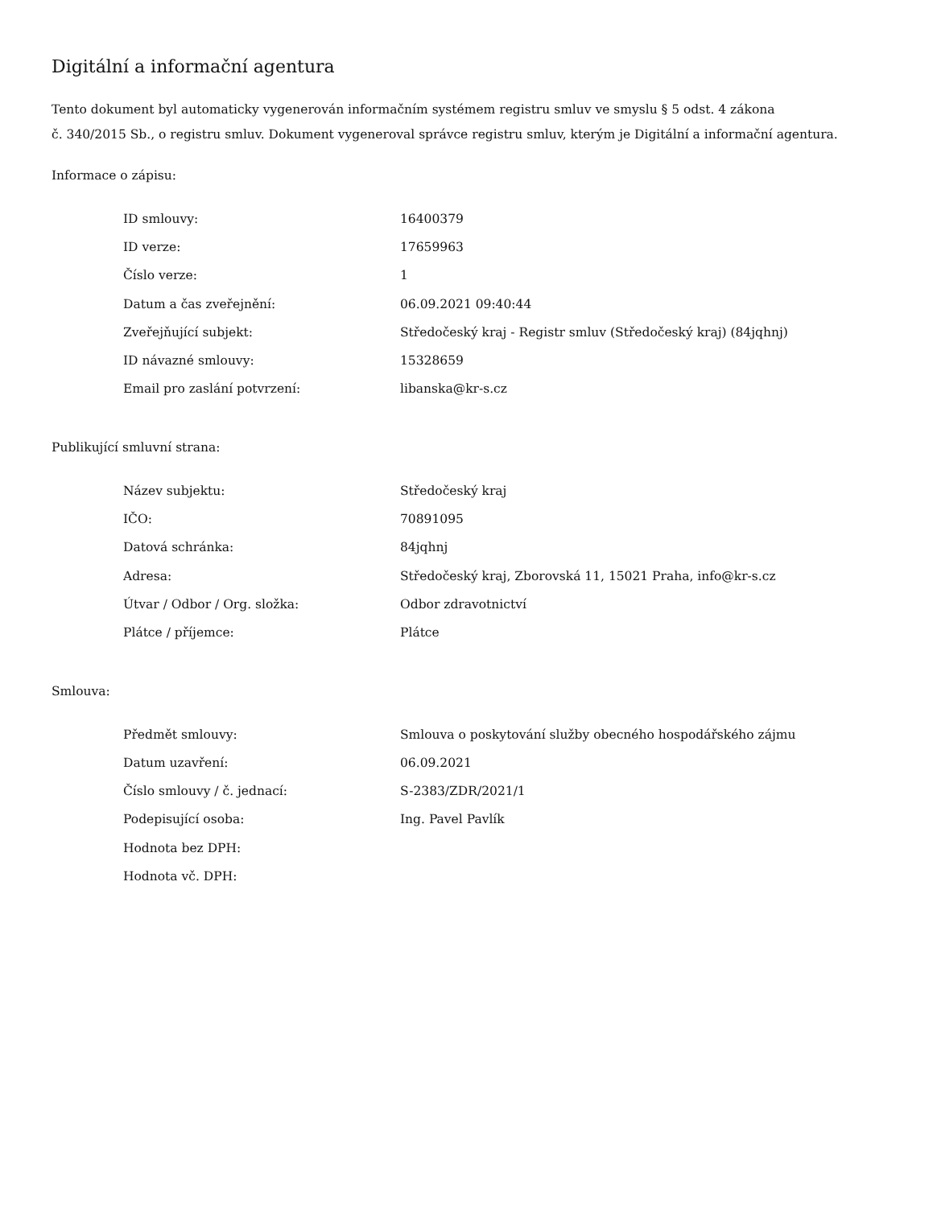Digitální a informační agentura
Tento dokument byl automaticky vygenerován informačním systémem registru smluv ve smyslu § 5 odst. 4 zákona
č. 340/2015 Sb., o registru smluv. Dokument vygeneroval správce registru smluv, kterým je Digitální a informační agentura.
Informace o zápisu:
| ID smlouvy: | 16400379 |
| ID verze: | 17659963 |
| Číslo verze: | 1 |
| Datum a čas zveřejnění: | 06.09.2021 09:40:44 |
| Zveřejňující subjekt: | Středočeský kraj - Registr smluv (Středočeský kraj) (84jqhnj) |
| ID návazné smlouvy: | 15328659 |
| Email pro zaslání potvrzení: | libanska@kr-s.cz |
Publikující smluvní strana:
| Název subjektu: | Středočeský kraj |
| IČO: | 70891095 |
| Datová schránka: | 84jqhnj |
| Adresa: | Středočeský kraj, Zborovská 11, 15021 Praha, info@kr-s.cz |
| Útvar / Odbor / Org. složka: | Odbor zdravotnictví |
| Plátce / příjemce: | Plátce |
Smlouva:
| Předmět smlouvy: | Smlouva o poskytování služby obecného hospodářského zájmu |
| Datum uzavření: | 06.09.2021 |
| Číslo smlouvy / č. jednací: | S-2383/ZDR/2021/1 |
| Podepisující osoba: | Ing. Pavel Pavlík |
| Hodnota bez DPH: | |
| Hodnota vč. DPH: | |